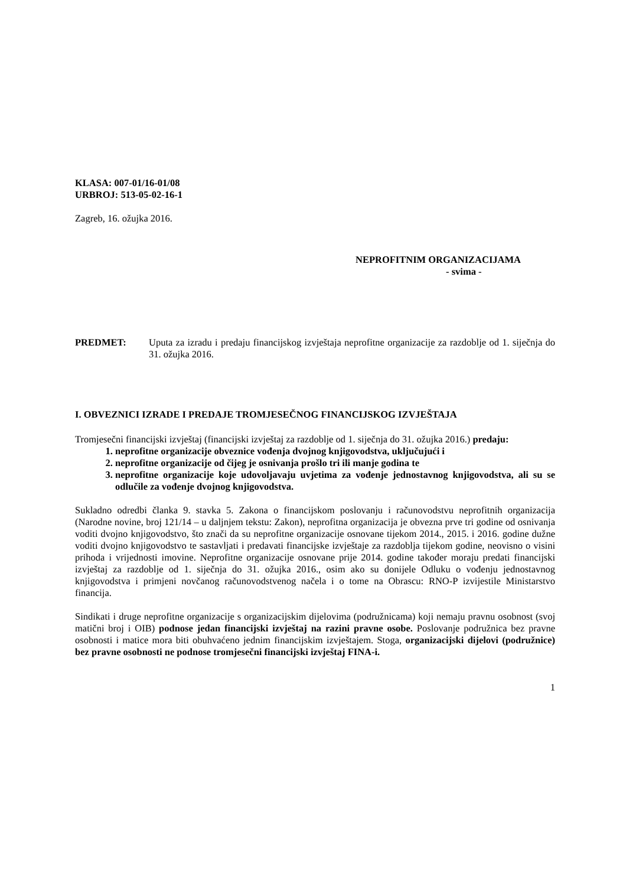KLASA: 007-01/16-01/08
URBROJ: 513-05-02-16-1
Zagreb, 16. ožujka 2016.
NEPROFITNIM ORGANIZACIJAMA
- svima -
PREDMET: Uputa za izradu i predaju financijskog izvještaja neprofitne organizacije za razdoblje od 1. siječnja do 31. ožujka 2016.
I. OBVEZNICI IZRADE I PREDAJE TROMJESEČNOG FINANCIJSKOG IZVJEŠTAJA
Tromjesečni financijski izvještaj (financijski izvještaj za razdoblje od 1. siječnja do 31. ožujka 2016.) predaju:
1. neprofitne organizacije obveznice vođenja dvojnog knjigovodstva, uključujući i
2. neprofitne organizacije od čijeg je osnivanja prošlo tri ili manje godina te
3. neprofitne organizacije koje udovoljavaju uvjetima za vođenje jednostavnog knjigovodstva, ali su se odlučile za vođenje dvojnog knjigovodstva.
Sukladno odredbi članka 9. stavka 5. Zakona o financijskom poslovanju i računovodstvu neprofitnih organizacija (Narodne novine, broj 121/14 – u daljnjem tekstu: Zakon), neprofitna organizacija je obvezna prve tri godine od osnivanja voditi dvojno knjigovodstvo, što znači da su neprofitne organizacije osnovane tijekom 2014., 2015. i 2016. godine dužne voditi dvojno knjigovodstvo te sastavljati i predavati financijske izvještaje za razdoblja tijekom godine, neovisno o visini prihoda i vrijednosti imovine. Neprofitne organizacije osnovane prije 2014. godine također moraju predati financijski izvještaj za razdoblje od 1. siječnja do 31. ožujka 2016., osim ako su donijele Odluku o vođenju jednostavnog knjigovodstva i primjeni novčanog računovodstvenog načela i o tome na Obrascu: RNO-P izvijestile Ministarstvo financija.
Sindikati i druge neprofitne organizacije s organizacijskim dijelovima (podružnicama) koji nemaju pravnu osobnost (svoj matični broj i OIB) podnose jedan financijski izvještaj na razini pravne osobe. Poslovanje podružnica bez pravne osobnosti i matice mora biti obuhvaćeno jednim financijskim izvještajem. Stoga, organizacijski dijelovi (podružnice) bez pravne osobnosti ne podnose tromjesečni financijski izvještaj FINA-i.
1